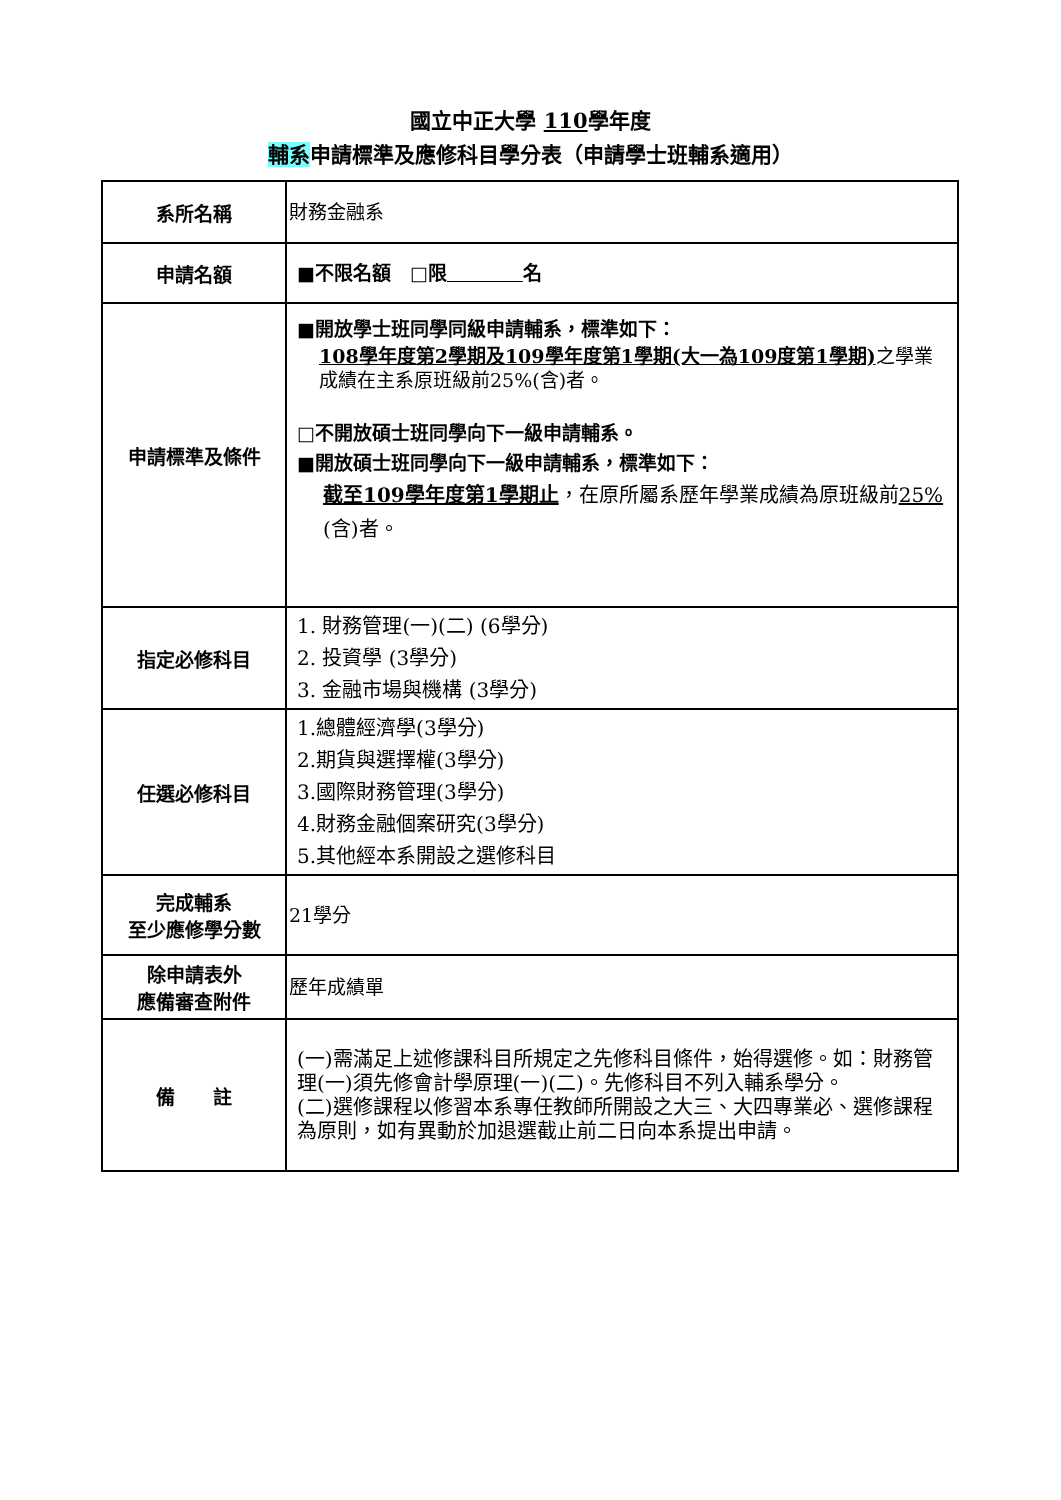國立中正大學 110學年度
輔系申請標準及應修科目學分表（申請學士班輔系適用）
| 系所名稱 | 財務金融系 |
| 申請名額 | ■不限名額 □限 名 |
| 申請標準及條件 | ■開放學士班同學同級申請輔系，標準如下： 108學年度第2學期及109學年度第1學期(大一為109度第1學期) 之學業成績在主系原班級前25%(含)者。 □不開放碩士班同學向下一級申請輔系。 ■開放碩士班同學向下一級申請輔系，標準如下： 截至109學年度第1學期止 ，在原所屬系歷年學業成績為原班級前 25% (含)者。 |
| 指定必修科目 | 1. 財務管理(一)(二) (6學分) 2. 投資學 (3學分) 3. 金融市場與機構 (3學分) |
| 任選必修科目 | 1.總體經濟學(3學分) 2.期貨與選擇權(3學分) 3.國際財務管理(3學分) 4.財務金融個案研究(3學分) 5.其他經本系開設之選修科目 |
| 完成輔系 至少應修學分數 | 21學分 |
| 除申請表外 應備審查附件 | 歷年成績單 |
| 備 註 | (一)需滿足上述修課科目所規定之先修科目條件，始得選修。如：財務管理(一)須先修會計學原理(一)(二)。先修科目不列入輔系學分。 (二)選修課程以修習本系專任教師所開設之大三、大四專業必、選修課程為原則，如有異動於加退選截止前二日向本系提出申請。 |